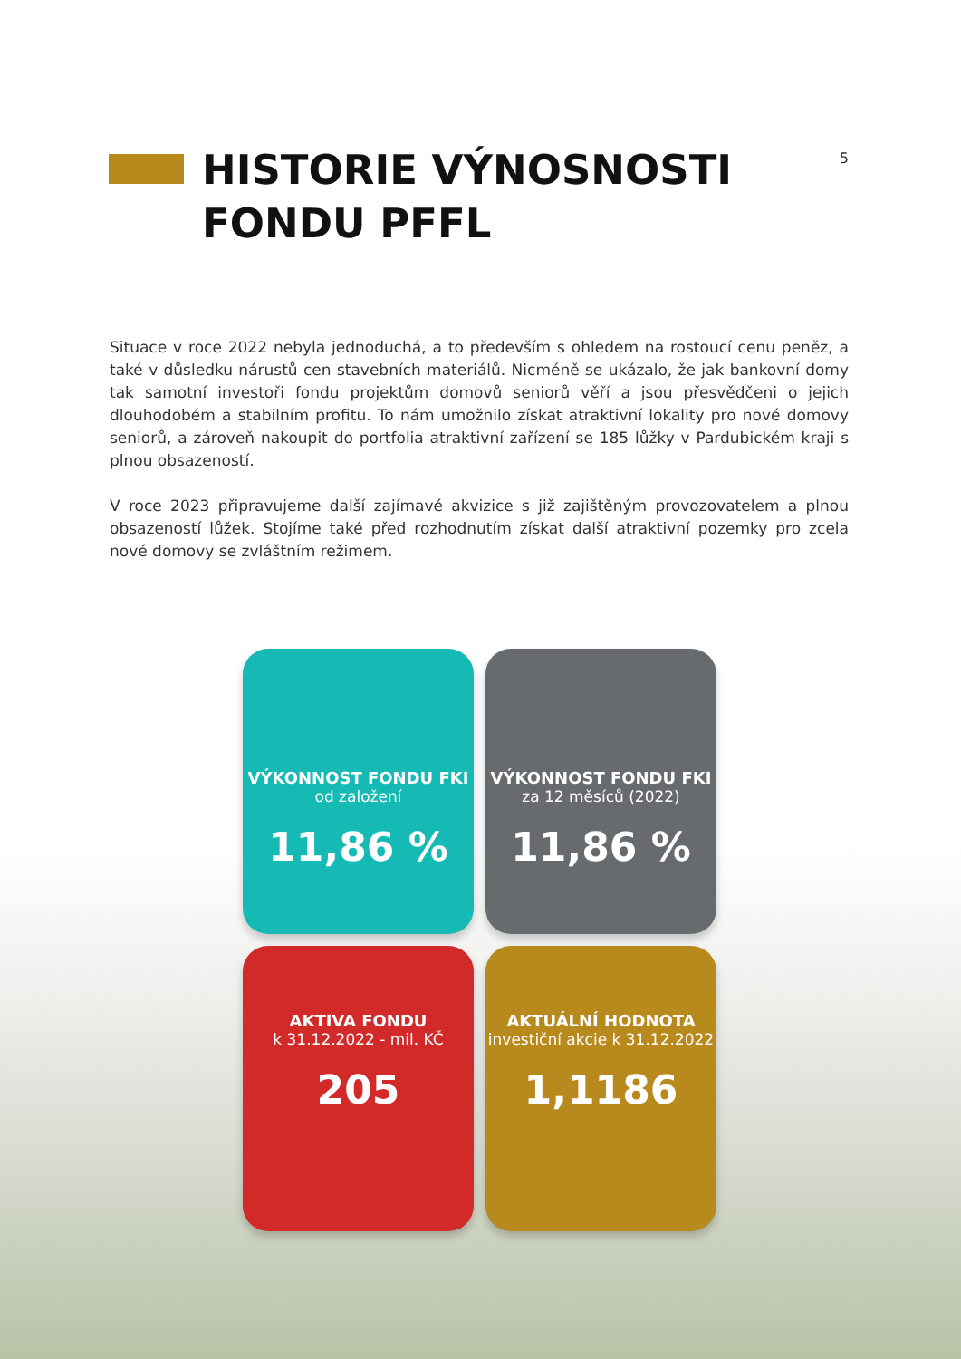HISTORIE VÝNOSNOSTI
FONDU PFFL
5
Situace v roce 2022 nebyla jednoduchá, a to především s ohledem na rostoucí cenu peněz, a také v důsledku nárustů cen stavebních materiálů. Nicméně se ukázalo, že jak bankovní domy tak samotní investoři fondu projektům domovů seniorů věří a jsou přesvědčeni o jejich dlouhodobém a stabilním profitu. To nám umožnilo získat atraktivní lokality pro nové domovy seniorů, a zároveň nakoupit do portfolia atraktivní zařízení se 185 lůžky v Pardubickém kraji s plnou obsazeností.
V roce 2023 připravujeme další zajímavé akvizice s již zajištěným provozovatelem a plnou obsazeností lůžek. Stojíme také před rozhodnutím získat další atraktivní pozemky pro zcela nové domovy se zvláštním režimem.
VÝKONNOST FONDU FKI
od založení
11,86 %
VÝKONNOST FONDU FKI
za 12 měsíců (2022)
11,86 %
AKTIVA FONDU
k 31.12.2022 - mil. KČ
205
AKTUÁLNÍ HODNOTA
investiční akcie k 31.12.2022
1,1186